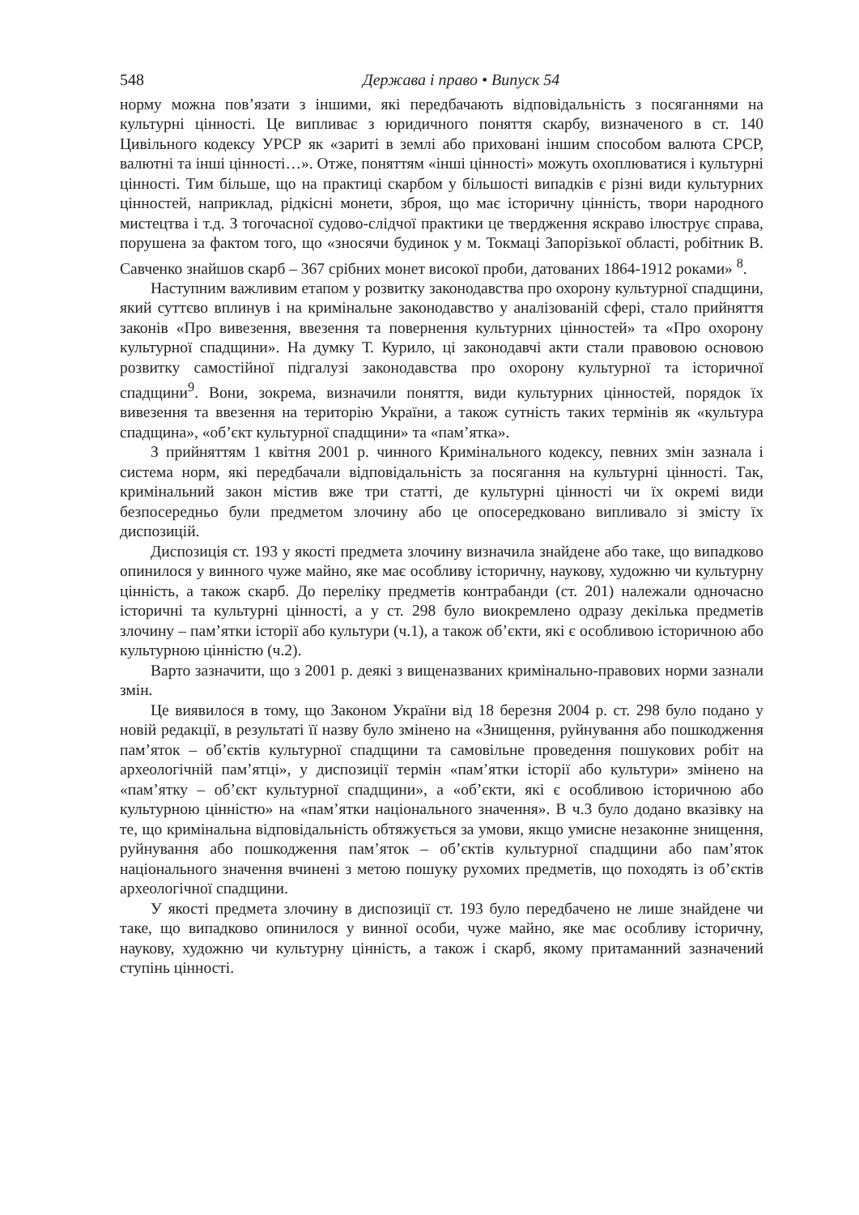548 Держава і право • Випуск 54
норму можна пов’язати з іншими, які передбачають відповідальність з посяганнями на культурні цінності. Це випливає з юридичного поняття скарбу, визначеного в ст. 140 Цивільного кодексу УРСР як «зариті в землі або приховані іншим способом валюта СРСР, валютні та інші цінності…». Отже, поняттям «інші цінності» можуть охоплюватися і культурні цінності. Тим більше, що на практиці скарбом у більшості випадків є різні види культурних цінностей, наприклад, рідкісні монети, зброя, що має історичну цінність, твори народного мистецтва і т.д. З тогочасної судово-слідчої практики це твердження яскраво ілюструє справа, порушена за фактом того, що «зносячи будинок у м. Токмаці Запорізької області, робітник В. Савченко знайшов скарб – 367 срібних монет високої проби, датованих 1864-1912 роками» <sup>8</sup>.
Наступним важливим етапом у розвитку законодавства про охорону культурної спадщини, який суттєво вплинув і на кримінальне законодавство у аналізованій сфері, стало прийняття законів «Про вивезення, ввезення та повернення культурних цінностей» та «Про охорону культурної спадщини». На думку Т. Курило, ці законодавчі акти стали правовою основою розвитку самостійної підгалузі законодавства про охорону культурної та історичної спадщини<sup>9</sup>. Вони, зокрема, визначили поняття, види культурних цінностей, порядок їх вивезення та ввезення на територію України, а також сутність таких термінів як «культура спадщина», «об’єкт культурної спадщини» та «пам’ятка».
З прийняттям 1 квітня 2001 р. чинного Кримінального кодексу, певних змін зазнала і система норм, які передбачали відповідальність за посягання на культурні цінності. Так, кримінальний закон містив вже три статті, де культурні цінності чи їх окремі види безпосередньо були предметом злочину або це опосередковано випливало зі змісту їх диспозицій.
Диспозиція ст. 193 у якості предмета злочину визначила знайдене або таке, що випадково опинилося у винного чуже майно, яке має особливу історичну, наукову, художню чи культурну цінність, а також скарб. До переліку предметів контрабанди (ст. 201) належали одночасно історичні та культурні цінності, а у ст. 298 було виокремлено одразу декілька предметів злочину – пам’ятки історії або культури (ч.1), а також об’єкти, які є особливою історичною або культурною цінністю (ч.2).
Варто зазначити, що з 2001 р. деякі з вищеназваних кримінально-правових норми зазнали змін.
Це виявилося в тому, що Законом України від 18 березня 2004 р. ст. 298 було подано у новій редакції, в результаті її назву було змінено на «Знищення, руйнування або пошкодження пам’яток – об’єктів культурної спадщини та самовільне проведення пошукових робіт на археологічній пам’ятці», у диспозиції термін «пам’ятки історії або культури» змінено на «пам’ятку – об’єкт культурної спадщини», а «об’єкти, які є особливою історичною або культурною цінністю» на «пам’ятки національного значення». В ч.3 було додано вказівку на те, що кримінальна відповідальність обтяжується за умови, якщо умисне незаконне знищення, руйнування або пошкодження пам’яток – об’єктів культурної спадщини або пам’яток національного значення вчинені з метою пошуку рухомих предметів, що походять із об’єктів археологічної спадщини.
У якості предмета злочину в диспозиції ст. 193 було передбачено не лише знайдене чи таке, що випадково опинилося у винної особи, чуже майно, яке має особливу історичну, наукову, художню чи культурну цінність, а також і скарб, якому притаманний зазначений ступінь цінності.